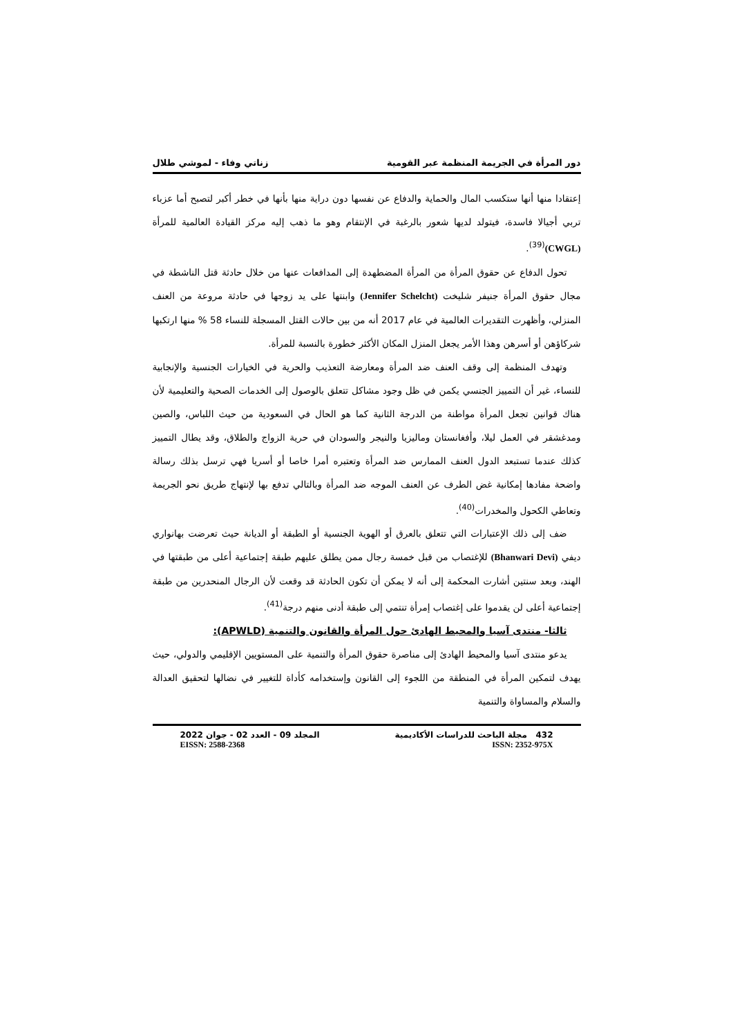دور المرأة في الجريمة المنظمة عبر القومية زناتي وفاء - لموشي طلال
إعتقادا منها أنها ستكسب المال والحماية والدفاع عن نفسها دون دراية منها بأنها في خطر أكبر لتصبح أما عزباء تربي أجيالا فاسدة، فيتولد لديها شعور بالرغبة في الإنتقام وهو ما ذهب إليه مركز القيادة العالمية للمرأة (CWGL)<sup>(39)</sup>.
تحول الدفاع عن حقوق المرأة من المرأة المضطهدة إلى المدافعات عنها من خلال حادثة قتل الناشطة في مجال حقوق المرأة جنيفر شليخت (Jennifer Schelcht) وابنتها على يد زوجها في حادثة مروعة من العنف المنزلي، وأظهرت التقديرات العالمية في عام 2017 أنه من بين حالات القتل المسجلة للنساء 58 % منها ارتكبها شركاؤهن أو أسرهن وهذا الأمر يجعل المنزل المكان الأكثر خطورة بالنسبة للمرأة.
وتهدف المنظمة إلى وقف العنف ضد المرأة ومعارضة التعذيب والحرية في الخيارات الجنسية والإنجابية للنساء، غير أن التمييز الجنسي يكمن في ظل وجود مشاكل تتعلق بالوصول إلى الخدمات الصحية والتعليمية لأن هناك قوانين تجعل المرأة مواطنة من الدرجة الثانية كما هو الحال في السعودية من حيث اللباس، والصين ومدغشقر في العمل ليلا، وأفغانستان وماليزيا والنيجر والسودان في حرية الزواج والطلاق، وقد يطال التمييز كذلك عندما تستبعد الدول العنف الممارس ضد المرأة وتعتبره أمرا خاصا أو أسريا فهي ترسل بذلك رسالة واضحة مفادها إمكانية غض الطرف عن العنف الموجه ضد المرأة وبالتالي تدفع بها لإنتهاج طريق نحو الجريمة وتعاطي الكحول والمخدرات<sup>(40)</sup>.
ضف إلى ذلك الإعتبارات التي تتعلق بالعرق أو الهوية الجنسية أو الطبقة أو الديانة حيث تعرضت بهانواري ديفي (Bhanwari Devi) للإغتصاب من قبل خمسة رجال ممن يطلق عليهم طبقة إجتماعية أعلى من طبقتها في الهند، وبعد سنتين أشارت المحكمة إلى أنه لا يمكن أن تكون الحادثة قد وقعت لأن الرجال المنحدرين من طبقة إجتماعية أعلى لن يقدموا على إغتصاب إمرأة تنتمي إلى طبقة أدنى منهم درجة<sup>(41)</sup>.
ثالثا- منتدى آسيا والمحيط الهادئ حول المرأة والقانون والتنمية (APWLD):
يدعو منتدى آسيا والمحيط الهادئ إلى مناصرة حقوق المرأة والتنمية على المستويين الإقليمي والدولي، حيث يهدف لتمكين المرأة في المنطقة من اللجوء إلى القانون وإستخدامه كأداة للتغيير في نضالها لتحقيق العدالة والسلام والمساواة والتنمية
432 مجلة الباحث للدراسات الأكاديمية المجلد 09 - العدد 02 - جوان 2022
ISSN: 2352-975X EISSN: 2588-2368